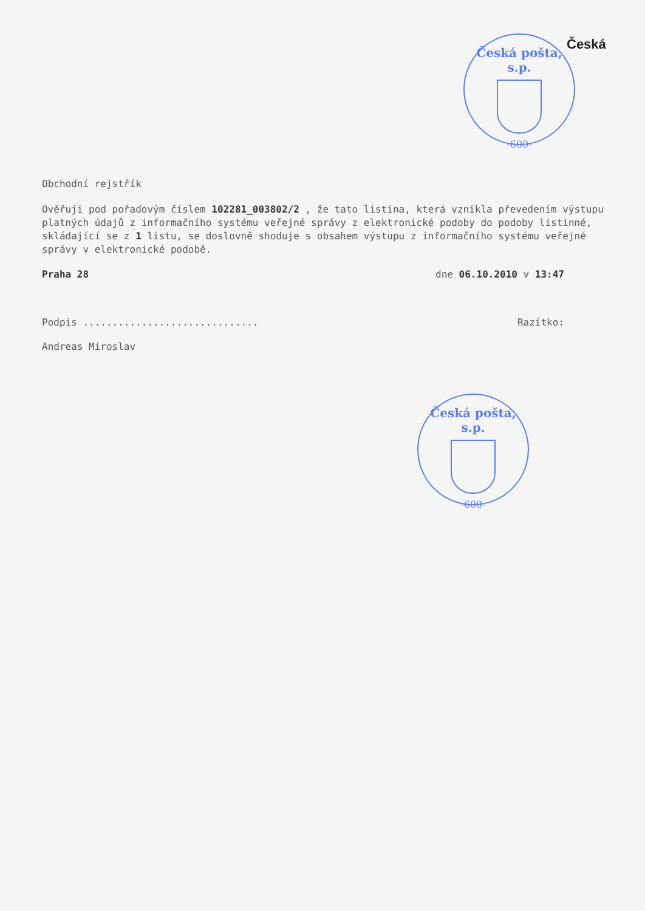Česká
Česká pošta, s.p.
-600-
Obchodní rejstřík
Ověřuji pod pořadovým číslem 102281_003802/2 , že tato listina, která vznikla převedením výstupu platných údajů z informačního systému veřejné správy z elektronické podoby do podoby listinné, skládající se z 1 listu, se doslovně shoduje s obsahem výstupu z informačního systému veřejné správy v elektronické podobě.
Praha 28 dne 06.10.2010 v 13:47
Podpis .............................. Razítko:
Andreas Miroslav
Česká pošta, s.p.
-600-